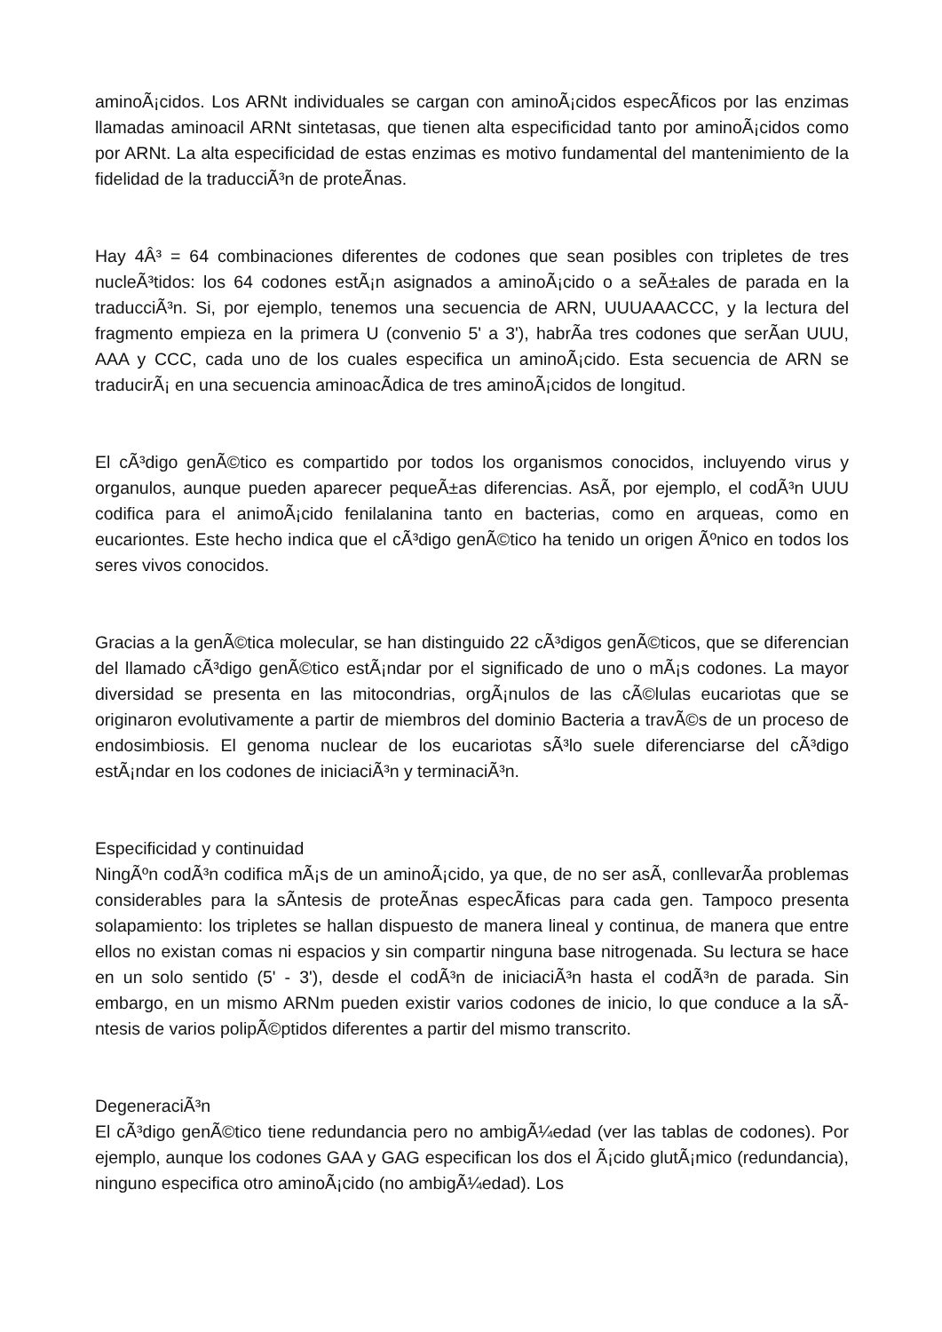aminoÃ¡cidos. Los ARNt individuales se cargan con aminoÃ¡cidos especÃ­ficos por las enzimas llamadas aminoacil ARNt sintetasas, que tienen alta especificidad tanto por aminoÃ¡cidos como por ARNt. La alta especificidad de estas enzimas es motivo fundamental del mantenimiento de la fidelidad de la traducciÃ³n de proteÃ­nas.
Hay 4Â³ = 64 combinaciones diferentes de codones que sean posibles con tripletes de tres nucleÃ³tidos: los 64 codones estÃ¡n asignados a aminoÃ¡cido o a seÃ±ales de parada en la traducciÃ³n. Si, por ejemplo, tenemos una secuencia de ARN, UUUAAACCC, y la lectura del fragmento empieza en la primera U (convenio 5' a 3'), habrÃ­a tres codones que serÃ­an UUU, AAA y CCC, cada uno de los cuales especifica un aminoÃ¡cido. Esta secuencia de ARN se traducirÃ¡ en una secuencia aminoacÃ­dica de tres aminoÃ¡cidos de longitud.
El cÃ³digo genÃ©tico es compartido por todos los organismos conocidos, incluyendo virus y organulos, aunque pueden aparecer pequeÃ±as diferencias. AsÃ­, por ejemplo, el codÃ³n UUU codifica para el animoÃ¡cido fenilalanina tanto en bacterias, como en arqueas, como en eucariontes. Este hecho indica que el cÃ³digo genÃ©tico ha tenido un origen Ãºnico en todos los seres vivos conocidos.
Gracias a la genÃ©tica molecular, se han distinguido 22 cÃ³digos genÃ©ticos, que se diferencian del llamado cÃ³digo genÃ©tico estÃ¡ndar por el significado de uno o mÃ¡s codones. La mayor diversidad se presenta en las mitocondrias, orgÃ¡nulos de las cÃ©lulas eucariotas que se originaron evolutivamente a partir de miembros del dominio Bacteria a travÃ©s de un proceso de endosimbiosis. El genoma nuclear de los eucariotas sÃ³lo suele diferenciarse del cÃ³digo estÃ¡ndar en los codones de iniciaciÃ³n y terminaciÃ³n.
Especificidad y continuidad
NingÃºn codÃ³n codifica mÃ¡s de un aminoÃ¡cido, ya que, de no ser asÃ­, conllevarÃ­a problemas considerables para la sÃ­ntesis de proteÃ­nas especÃ­ficas para cada gen. Tampoco presenta solapamiento: los tripletes se hallan dispuesto de manera lineal y continua, de manera que entre ellos no existan comas ni espacios y sin compartir ninguna base nitrogenada. Su lectura se hace en un solo sentido (5' - 3'), desde el codÃ³n de iniciaciÃ³n hasta el codÃ³n de parada. Sin embargo, en un mismo ARNm pueden existir varios codones de inicio, lo que conduce a la sÃ­ntesis de varios polipÃ©ptidos diferentes a partir del mismo transcrito.
DegeneraciÃ³n
El cÃ³digo genÃ©tico tiene redundancia pero no ambigÃ¼edad (ver las tablas de codones). Por ejemplo, aunque los codones GAA y GAG especifican los dos el Ã¡cido glutÃ¡mico (redundancia), ninguno especifica otro aminoÃ¡cido (no ambigÃ¼edad). Los